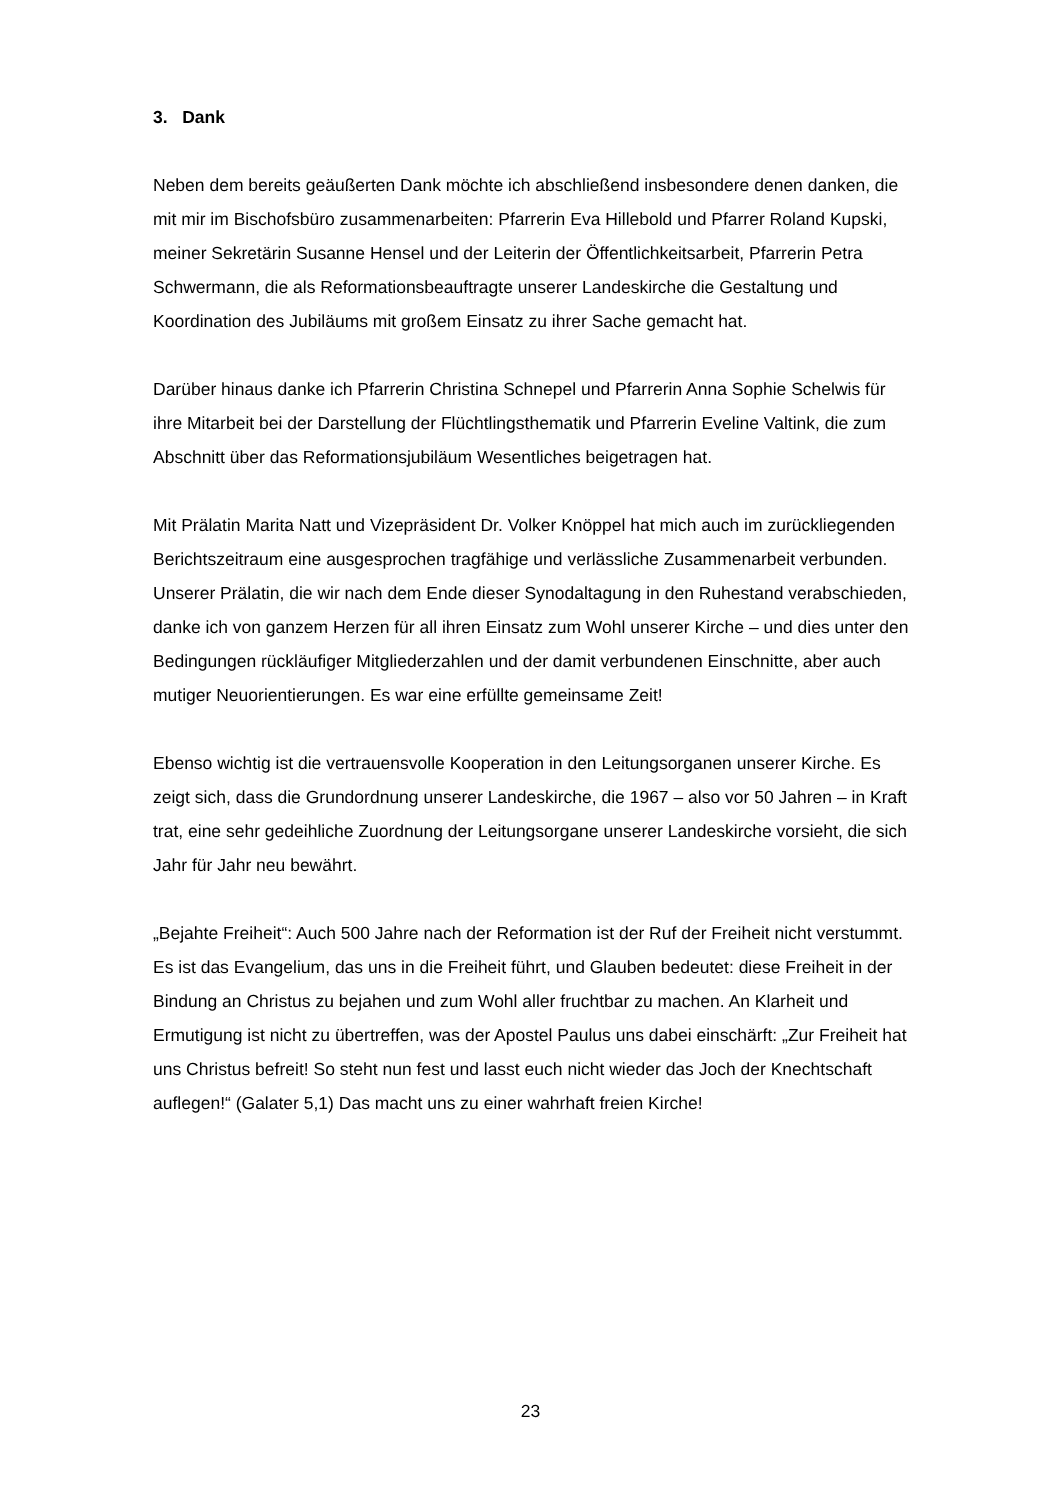3. Dank
Neben dem bereits geäußerten Dank möchte ich abschließend insbesondere denen danken, die mit mir im Bischofsbüro zusammenarbeiten: Pfarrerin Eva Hillebold und Pfarrer Roland Kupski, meiner Sekretärin Susanne Hensel und der Leiterin der Öffent­lichkeitsarbeit, Pfarrerin Petra Schwermann, die als Reformationsbeauftragte unserer Landeskirche die Gestaltung und Koordination des Jubiläums mit großem Einsatz zu ihrer Sache gemacht hat.
Darüber hinaus danke ich Pfarrerin Christina Schnepel und Pfarrerin Anna Sophie Schelwis für ihre Mitarbeit bei der Darstellung der Flüchtlingsthematik und Pfarrerin Eveline Valtink, die zum Abschnitt über das Reformationsjubiläum Wesentliches beige­tragen hat.
Mit Prälatin Marita Natt und Vizepräsident Dr. Volker Knöppel hat mich auch im zurück­liegenden Berichtszeitraum eine ausgesprochen tragfähige und verlässliche Zusam­menarbeit verbunden. Unserer Prälatin, die wir nach dem Ende dieser Synodaltagung in den Ruhestand verabschieden, danke ich von ganzem Herzen für all ihren Einsatz zum Wohl unserer Kirche – und dies unter den Bedingungen rückläufiger Mitglieder­zahlen und der damit verbundenen Einschnitte, aber auch mutiger Neuorientierungen. Es war eine erfüllte gemeinsame Zeit!
Ebenso wichtig ist die vertrauensvolle Kooperation in den Leitungsorganen unserer Kirche. Es zeigt sich, dass die Grundordnung unserer Landeskirche, die 1967 – also vor 50 Jahren – in Kraft trat, eine sehr gedeihliche Zuordnung der Leitungsorgane un­serer Landeskirche vorsieht, die sich Jahr für Jahr neu bewährt.
„Bejahte Freiheit“: Auch 500 Jahre nach der Reformation ist der Ruf der Freiheit nicht verstummt. Es ist das Evangelium, das uns in die Freiheit führt, und Glauben bedeutet: diese Freiheit in der Bindung an Christus zu bejahen und zum Wohl aller fruchtbar zu machen. An Klarheit und Ermutigung ist nicht zu übertreffen, was der Apostel Paulus uns dabei einschärft: „Zur Freiheit hat uns Christus befreit! So steht nun fest und lasst euch nicht wieder das Joch der Knechtschaft auflegen!“ (Galater 5,1) Das macht uns zu einer wahrhaft freien Kirche!
23